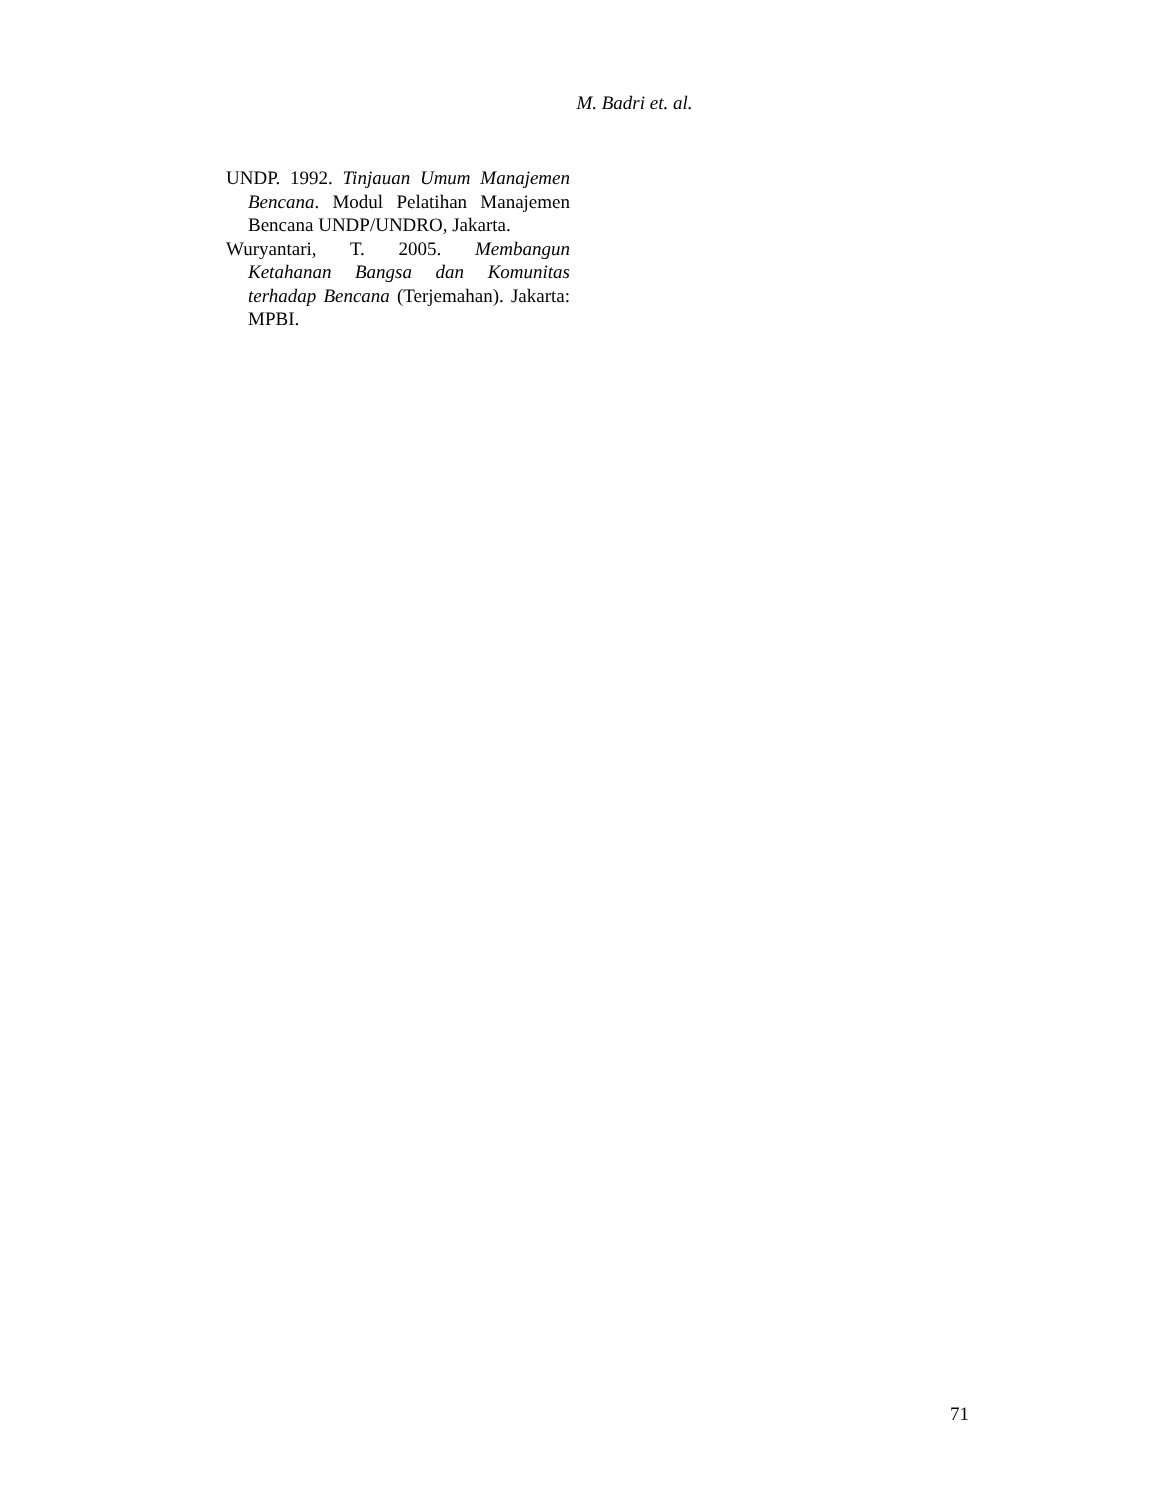M. Badri et. al.
UNDP. 1992. Tinjauan Umum Manajemen Bencana. Modul Pelatihan Manajemen Bencana UNDP/UNDRO, Jakarta.
Wuryantari, T. 2005. Membangun Ketahanan Bangsa dan Komunitas terhadap Bencana (Terjemahan). Jakarta: MPBI.
71